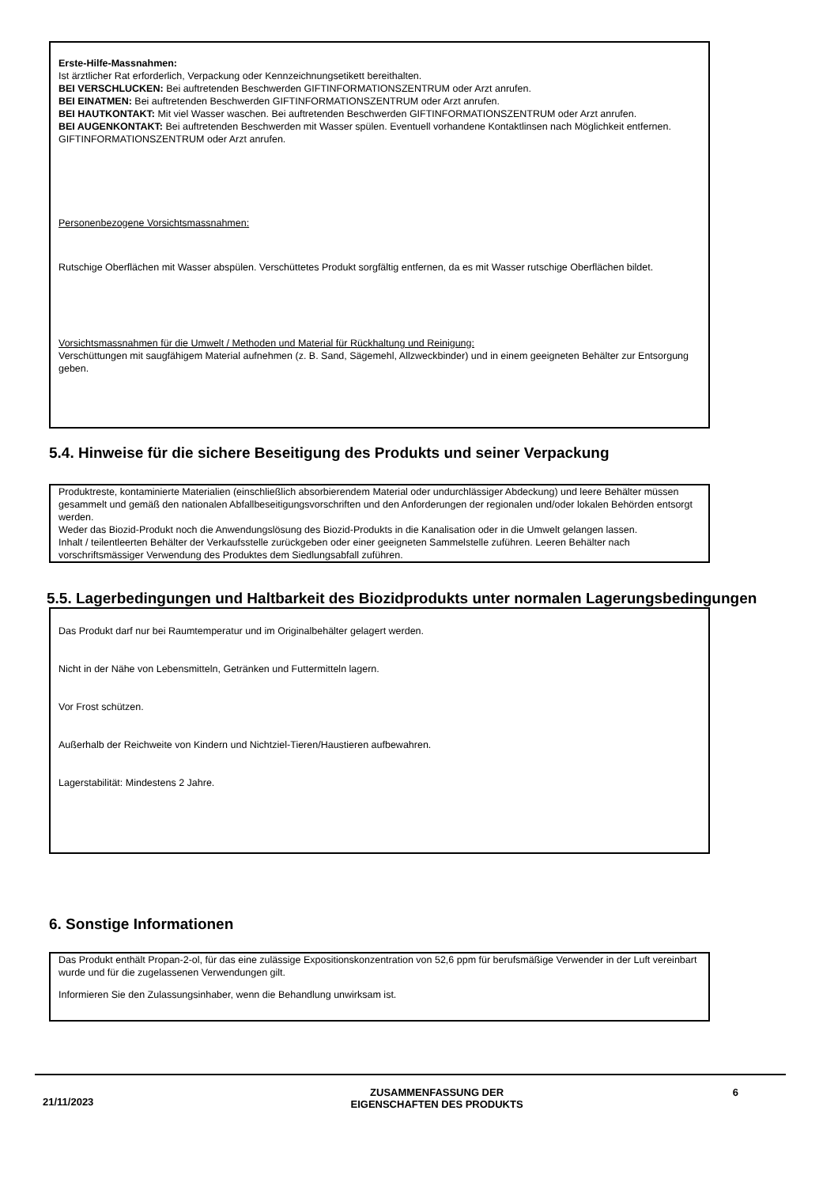Erste-Hilfe-Massnahmen:
Ist ärztlicher Rat erforderlich, Verpackung oder Kennzeichnungsetikett bereithalten.
BEI VERSCHLUCKEN: Bei auftretenden Beschwerden GIFTINFORMATIONSZENTRUM oder Arzt anrufen.
BEI EINATMEN: Bei auftretenden Beschwerden GIFTINFORMATIONSZENTRUM oder Arzt anrufen.
BEI HAUTKONTAKT: Mit viel Wasser waschen. Bei auftretenden Beschwerden GIFTINFORMATIONSZENTRUM oder Arzt anrufen.
BEI AUGENKONTAKT: Bei auftretenden Beschwerden mit Wasser spülen. Eventuell vorhandene Kontaktlinsen nach Möglichkeit entfernen. GIFTINFORMATIONSZENTRUM oder Arzt anrufen.
Personenbezogene Vorsichtsmassnahmen:
Rutschige Oberflächen mit Wasser abspülen. Verschüttetes Produkt sorgfältig entfernen, da es mit Wasser rutschige Oberflächen bildet.
Vorsichtsmassnahmen für die Umwelt / Methoden und Material für Rückhaltung und Reinigung:
Verschüttungen mit saugfähigem Material aufnehmen (z. B. Sand, Sägemehl, Allzweckbinder) und in einem geeigneten Behälter zur Entsorgung geben.
5.4. Hinweise für die sichere Beseitigung des Produkts und seiner Verpackung
Produktreste, kontaminierte Materialien (einschließlich absorbierendem Material oder undurchlässiger Abdeckung) und leere Behälter müssen gesammelt und gemäß den nationalen Abfallbeseitigungsvorschriften und den Anforderungen der regionalen und/oder lokalen Behörden entsorgt werden.
Weder das Biozid-Produkt noch die Anwendungslösung des Biozid-Produkts in die Kanalisation oder in die Umwelt gelangen lassen.
Inhalt / teilentleerten Behälter der Verkaufsstelle zurückgeben oder einer geeigneten Sammelstelle zuführen. Leeren Behälter nach vorschriftsmässiger Verwendung des Produktes dem Siedlungsabfall zuführen.
5.5. Lagerbedingungen und Haltbarkeit des Biozidprodukts unter normalen Lagerungsbedingungen
Das Produkt darf nur bei Raumtemperatur und im Originalbehälter gelagert werden.
Nicht in der Nähe von Lebensmitteln, Getränken und Futtermitteln lagern.
Vor Frost schützen.
Außerhalb der Reichweite von Kindern und Nichtziel-Tieren/Haustieren aufbewahren.
Lagerstabilität: Mindestens 2 Jahre.
6. Sonstige Informationen
Das Produkt enthält Propan-2-ol, für das eine zulässige Expositionskonzentration von 52,6 ppm für berufsmäßige Verwender in der Luft vereinbart wurde und für die zugelassenen Verwendungen gilt.
Informieren Sie den Zulassungsinhaber, wenn die Behandlung unwirksam ist.
21/11/2023
ZUSAMMENFASSUNG DER
EIGENSCHAFTEN DES PRODUKTS
6